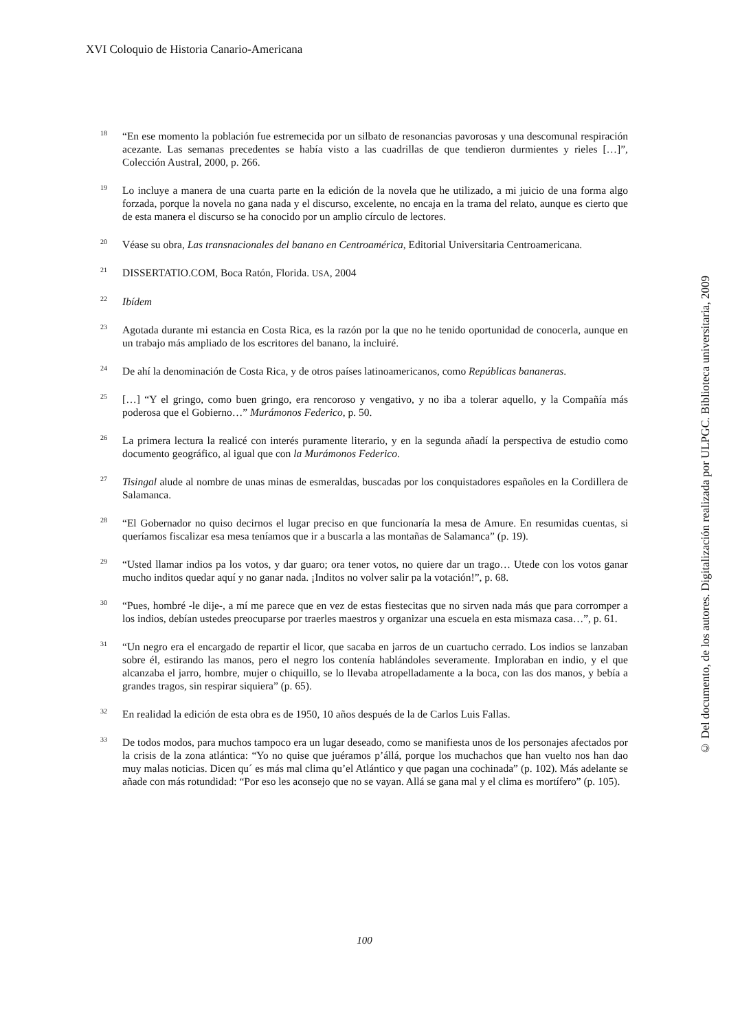XVI Coloquio de Historia Canario-Americana
<sup>18</sup>
“En ese momento la población fue estremecida por un silbato de resonancias pavorosas y una descomunal respiración acezante. Las semanas precedentes se había visto a las cuadrillas de que tendieron durmientes y rieles […]”, Colección Austral, 2000, p. 266.
<sup>19</sup>
Lo incluye a manera de una cuarta parte en la edición de la novela que he utilizado, a mi juicio de una forma algo forzada, porque la novela no gana nada y el discurso, excelente, no encaja en la trama del relato, aunque es cierto que de esta manera el discurso se ha conocido por un amplio círculo de lectores.
<sup>20</sup>
Véase su obra, Las transnacionales del banano en Centroamérica, Editorial Universitaria Centroamericana.
<sup>21</sup>
DISSERTATIO.COM, Boca Ratón, Florida. USA, 2004
<sup>22</sup>
Ibídem
<sup>23</sup>
Agotada durante mi estancia en Costa Rica, es la razón por la que no he tenido oportunidad de conocerla, aunque en un trabajo más ampliado de los escritores del banano, la incluiré.
<sup>24</sup>
De ahí la denominación de Costa Rica, y de otros países latinoamericanos, como Repúblicas bananeras.
<sup>25</sup>
[…] “Y el gringo, como buen gringo, era rencoroso y vengativo, y no iba a tolerar aquello, y la Compañía más poderosa que el Gobierno…” Murámonos Federico, p. 50.
<sup>26</sup>
La primera lectura la realicé con interés puramente literario, y en la segunda añadí la perspectiva de estudio como documento geográfico, al igual que con la Murámonos Federico.
<sup>27</sup>
Tisingal alude al nombre de unas minas de esmeraldas, buscadas por los conquistadores españoles en la Cordillera de Salamanca.
<sup>28</sup>
“El Gobernador no quiso decirnos el lugar preciso en que funcionaría la mesa de Amure. En resumidas cuentas, si queríamos fiscalizar esa mesa teníamos que ir a buscarla a las montañas de Salamanca” (p. 19).
<sup>29</sup>
“Usted llamar indios pa los votos, y dar guaro; ora tener votos, no quiere dar un trago… Utede con los votos ganar mucho inditos quedar aquí y no ganar nada. ¡Inditos no volver salir pa la votación!”, p. 68.
<sup>30</sup>
“Pues, hombré -le dije-, a mí me parece que en vez de estas fiestecitas que no sirven nada más que para corromper a los indios, debían ustedes preocuparse por traerles maestros y organizar una escuela en esta mismaza casa…”, p. 61.
<sup>31</sup>
“Un negro era el encargado de repartir el licor, que sacaba en jarros de un cuartucho cerrado. Los indios se lanzaban sobre él, estirando las manos, pero el negro los contenía hablándoles severamente. Imploraban en indio, y el que alcanzaba el jarro, hombre, mujer o chiquillo, se lo llevaba atropelladamente a la boca, con las dos manos, y bebía a grandes tragos, sin respirar siquiera” (p. 65).
<sup>32</sup>
En realidad la edición de esta obra es de 1950, 10 años después de la de Carlos Luis Fallas.
<sup>33</sup>
De todos modos, para muchos tampoco era un lugar deseado, como se manifiesta unos de los personajes afectados por la crisis de la zona atlántica: “Yo no quise que juéramos p’állá, porque los muchachos que han vuelto nos han dao muy malas noticias. Dicen qu´ es más mal clima qu’el Atlántico y que pagan una cochinada” (p. 102). Más adelante se añade con más rotundidad: “Por eso les aconsejo que no se vayan. Allá se gana mal y el clima es mortífero” (p. 105).
© Del documento, de los autores. Digitalización realizada por ULPGC. Biblioteca universitaria, 2009
100